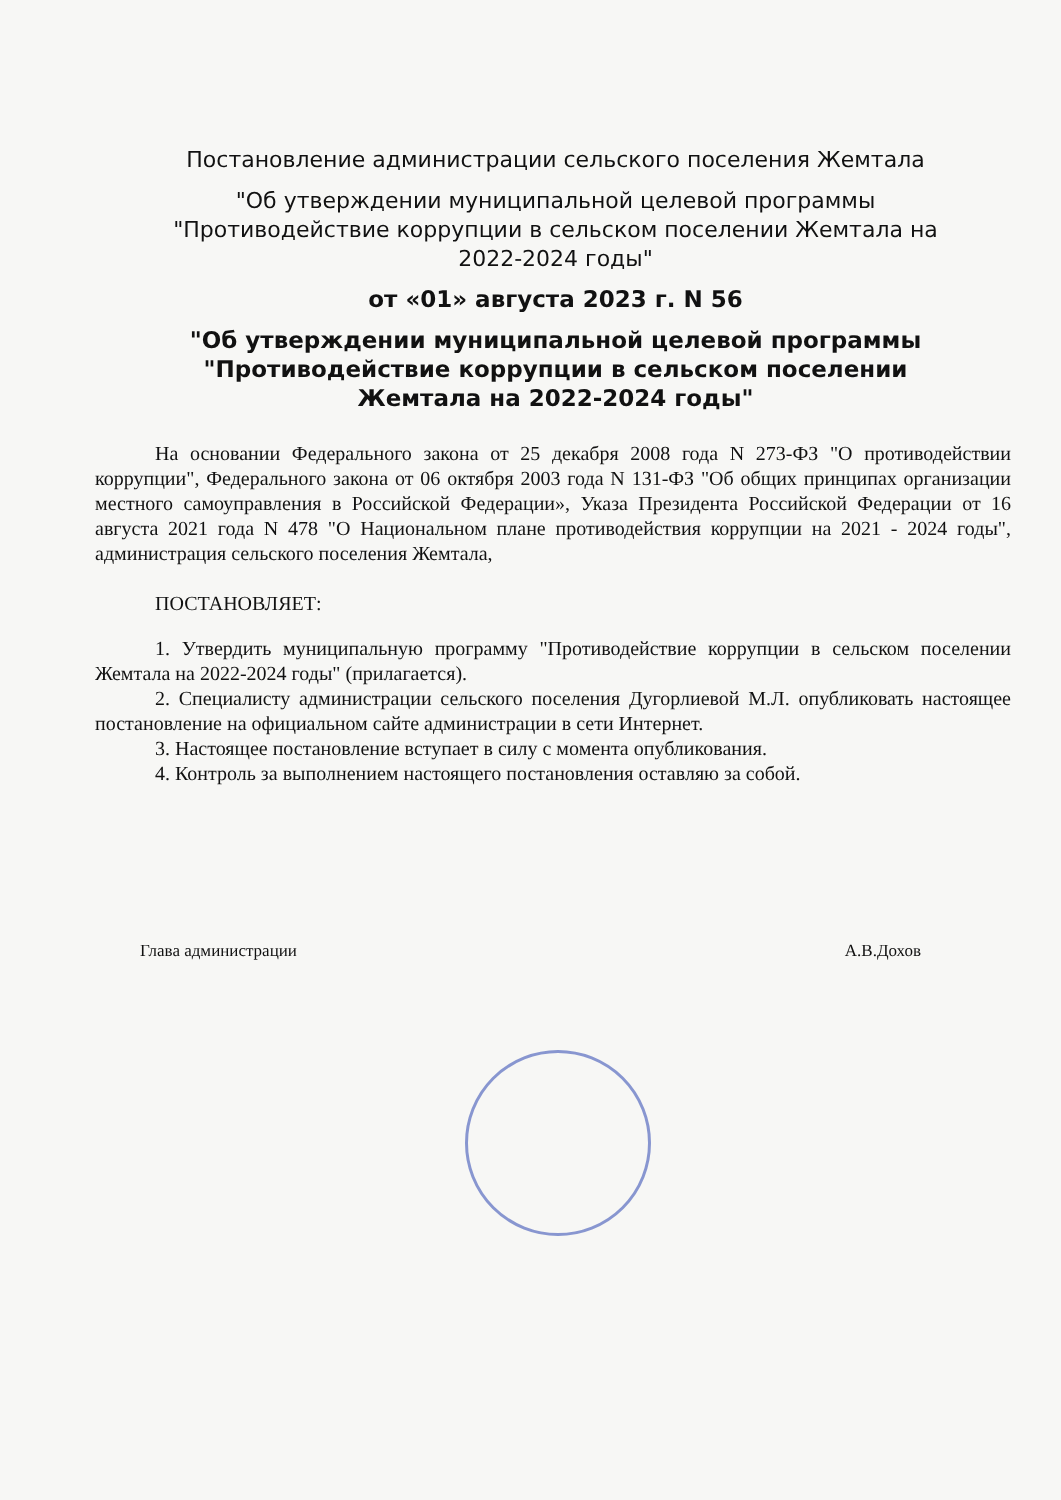Постановление администрации сельского поселения Жемтала
"Об утверждении муниципальной целевой программы "Противодействие коррупции в сельском поселении Жемтала на 2022-2024 годы"
от «01» августа 2023 г. N 56
"Об утверждении муниципальной целевой программы "Противодействие коррупции в сельском поселении Жемтала на 2022-2024 годы"
На основании Федерального закона от 25 декабря 2008 года N 273-ФЗ "О противодействии коррупции", Федерального закона от 06 октября 2003 года N 131-ФЗ "Об общих принципах организации местного самоуправления в Российской Федерации», Указа Президента Российской Федерации от 16 августа 2021 года N 478 "О Национальном плане противодействия коррупции на 2021 - 2024 годы", администрация сельского поселения Жемтала,
ПОСТАНОВЛЯЕТ:
1. Утвердить муниципальную программу "Противодействие коррупции в сельском поселении Жемтала на 2022-2024 годы" (прилагается).
2. Специалисту администрации сельского поселения Дугорлиевой М.Л. опубликовать настоящее постановление на официальном сайте администрации в сети Интернет.
3. Настоящее постановление вступает в силу с момента опубликования.
4. Контроль за выполнением настоящего постановления оставляю за собой.
Глава администрации А.В.Дохов